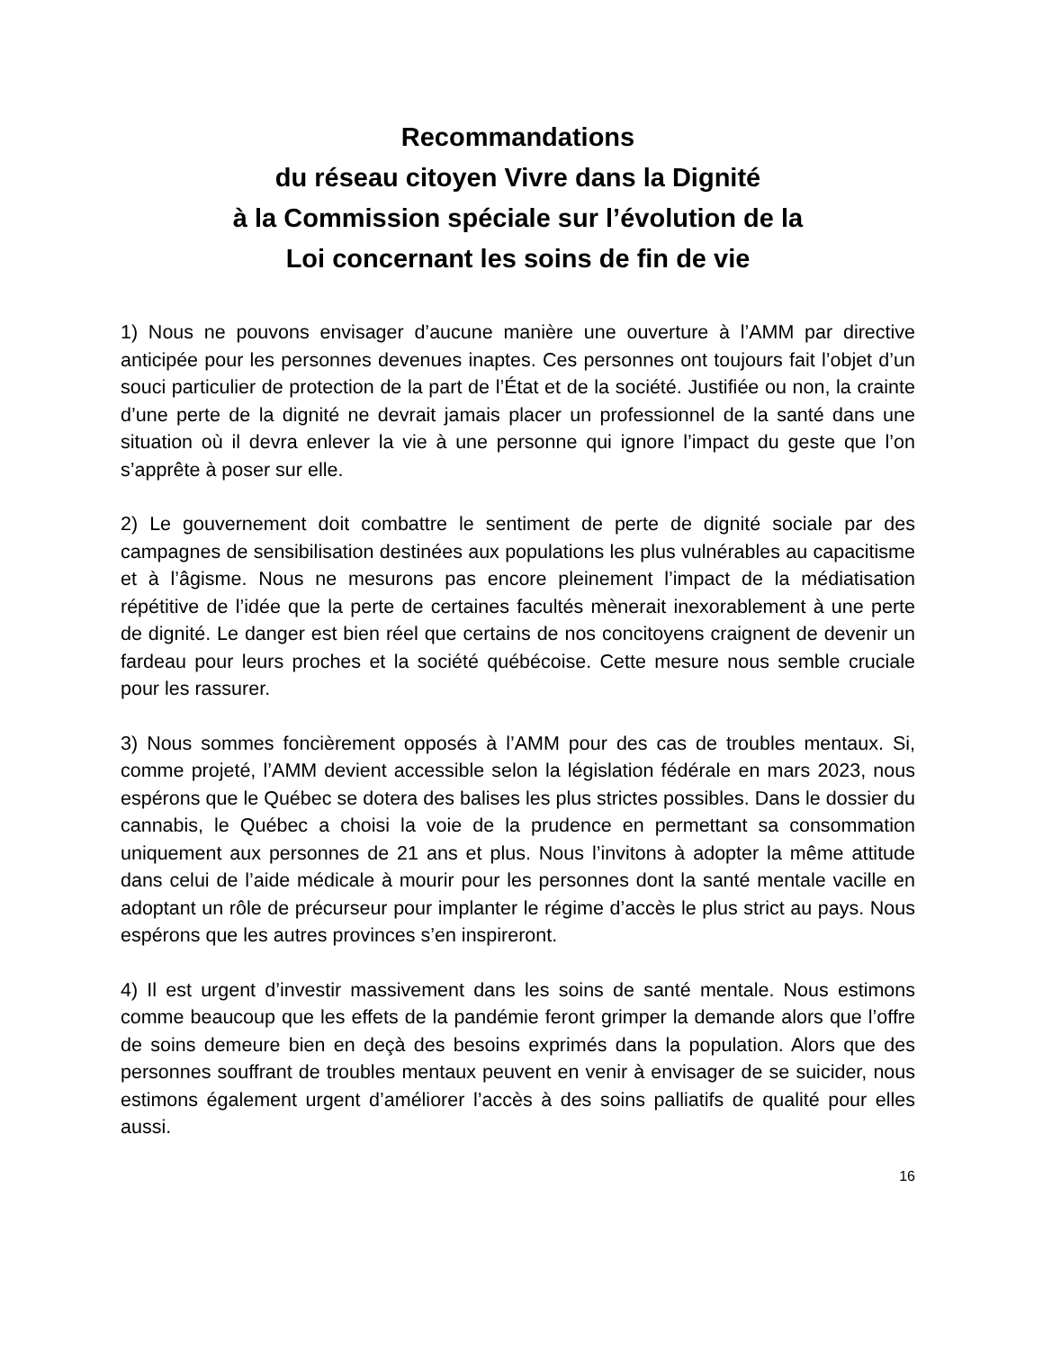Recommandations
du réseau citoyen Vivre dans la Dignité
à la Commission spéciale sur l’évolution de la
Loi concernant les soins de fin de vie
1) Nous ne pouvons envisager d’aucune manière une ouverture à l’AMM par directive anticipée pour les personnes devenues inaptes. Ces personnes ont toujours fait l’objet d’un souci particulier de protection de la part de l’État et de la société. Justifiée ou non, la crainte d’une perte de la dignité ne devrait jamais placer un professionnel de la santé dans une situation où il devra enlever la vie à une personne qui ignore l’impact du geste que l’on s’apprête à poser sur elle.
2) Le gouvernement doit combattre le sentiment de perte de dignité sociale par des campagnes de sensibilisation destinées aux populations les plus vulnérables au capacitisme et à l’âgisme. Nous ne mesurons pas encore pleinement l’impact de la médiatisation répétitive de l’idée que la perte de certaines facultés mènerait inexorablement à une perte de dignité. Le danger est bien réel que certains de nos concitoyens craignent de devenir un fardeau pour leurs proches et la société québécoise. Cette mesure nous semble cruciale pour les rassurer.
3) Nous sommes foncièrement opposés à l’AMM pour des cas de troubles mentaux. Si, comme projeté, l’AMM devient accessible selon la législation fédérale en mars 2023, nous espérons que le Québec se dotera des balises les plus strictes possibles. Dans le dossier du cannabis, le Québec a choisi la voie de la prudence en permettant sa consommation uniquement aux personnes de 21 ans et plus. Nous l’invitons à adopter la même attitude dans celui de l’aide médicale à mourir pour les personnes dont la santé mentale vacille en adoptant un rôle de précurseur pour implanter le régime d’accès le plus strict au pays. Nous espérons que les autres provinces s’en inspireront.
4) Il est urgent d’investir massivement dans les soins de santé mentale. Nous estimons comme beaucoup que les effets de la pandémie feront grimper la demande alors que l’offre de soins demeure bien en deçà des besoins exprimés dans la population. Alors que des personnes souffrant de troubles mentaux peuvent en venir à envisager de se suicider, nous estimons également urgent d’améliorer l’accès à des soins palliatifs de qualité pour elles aussi.
16